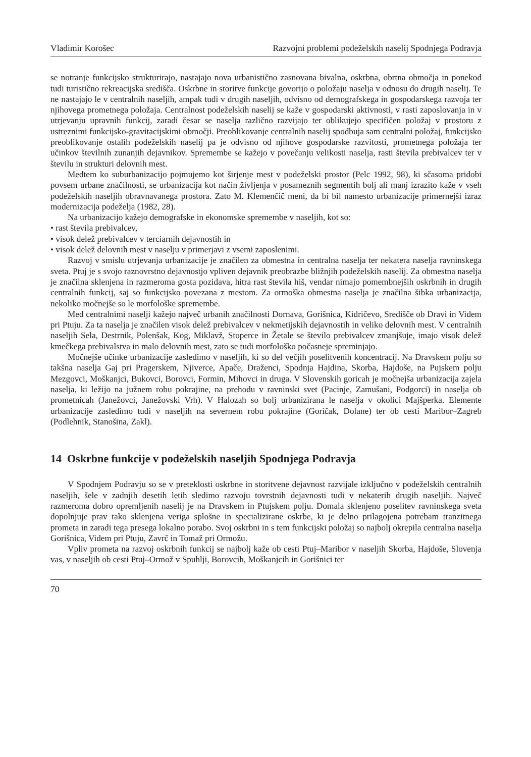Vladimir Korošec Razvojni problemi podeželskih naselij Spodnjega Podravja
se notranje funkcijsko strukturirajo, nastajajo nova urbanistično zasnovana bivalna, oskrbna, obrtna območja in ponekod tudi turistično rekreacijska središča. Oskrbne in storitve funkcije govorijo o položaju naselja v odnosu do drugih naselij. Te ne nastajajo le v centralnih naseljih, ampak tudi v drugih naseljih, odvisno od demografskega in gospodarskega razvoja ter njihovega prometnega položaja. Centralnost podeželskih naselij se kaže v gospodarski aktivnosti, v rasti zaposlovanja in v utrjevanju upravnih funkcij, zaradi česar se naselja različno razvijajo ter oblikujejo specifičen položaj v prostoru z ustreznimi funkcijsko-gravitacijskimi območji. Preoblikovanje centralnih naselij spodbuja sam centralni položaj, funkcijsko preoblikovanje ostalih podeželskih naselij pa je odvisno od njihove gospodarske razvitosti, prometnega položaja ter učinkov številnih zunanjih dejavnikov. Spremembe se kažejo v povečanju velikosti naselja, rasti števila prebivalcev ter v številu in strukturi delovnih mest.
Medtem ko suburbanizacijo pojmujemo kot širjenje mest v podeželski prostor (Pelc 1992, 98), ki sčasoma pridobi povsem urbane značilnosti, se urbanizacija kot način življenja v posameznih segmentih bolj ali manj izrazito kaže v vseh podeželskih naseljih obravnavanega prostora. Zato M. Klemenčič meni, da bi bil namesto urbanizacije primernejši izraz modernizacija podeželja (1982, 28).
Na urbanizacijo kažejo demografske in ekonomske spremembe v naseljih, kot so:
• rast števila prebivalcev,
• visok delež prebivalcev v terciarnih dejavnostih in
• visok delež delovnih mest v naselju v primerjavi z vsemi zaposlenimi.
Razvoj v smislu utrjevanja urbanizacije je značilen za obmestna in centralna naselja ter nekatera naselja ravninskega sveta. Ptuj je s svojo raznovrstno dejavnostjo vpliven dejavnik preobrazbe bližnjih podeželskih naselij. Za obmestna naselja je značilna sklenjena in razmeroma gosta pozidava, hitra rast števila hiš, vendar nimajo pomembnejših oskrbnih in drugih centralnih funkcij, saj so funkcijsko povezana z mestom. Za ormoška obmestna naselja je značilna šibka urbanizacija, nekoliko močnejše so le morfološke spremembe.
Med centralnimi naselji kažejo največ urbanih značilnosti Dornava, Gorišnica, Kidričevo, Središče ob Dravi in Videm pri Ptuju. Za ta naselja je značilen visok delež prebivalcev v nekmetijskih dejavnostih in veliko delovnih mest. V centralnih naseljih Sela, Destrnik, Polenšak, Kog, Miklavž, Stoperce in Žetale se število prebivalcev zmanjšuje, imajo visok delež kmečkega prebivalstva in malo delovnih mest, zato se tudi morfološko počasneje spreminjajo.
Močnejše učinke urbanizacije zasledimo v naseljih, ki so del večjih poselitvenih koncentracij. Na Dravskem polju so takšna naselja Gaj pri Pragerskem, Njiverce, Apače, Draženci, Spodnja Hajdina, Skorba, Hajdoše, na Pujskem polju Mezgovci, Moškanjci, Bukovci, Borovci, Formin, Mihovci in druga. V Slovenskih goricah je močnejša urbanizacija zajela naselja, ki ležijo na južnem robu pokrajine, na prehodu v ravninski svet (Pacinje, Zamušani, Podgorci) in naselja ob prometnicah (Janežovci, Janežovski Vrh). V Halozah so bolj urbanizirana le naselja v okolici Majšperka. Elemente urbanizacije zasledimo tudi v naseljih na severnem robu pokrajine (Goričak, Dolane) ter ob cesti Maribor–Zagreb (Podlehnik, Stanošina, Zakl).
14 Oskrbne funkcije v podeželskih naseljih Spodnjega Podravja
V Spodnjem Podravju so se v preteklosti oskrbne in storitvene dejavnost razvijale izključno v podeželskih centralnih naseljih, šele v zadnjih desetih letih sledimo razvoju tovrstnih dejavnosti tudi v nekaterih drugih naseljih. Največ razmeroma dobro opremljenih naselij je na Dravskem in Ptujskem polju. Domala sklenjeno poselitev ravninskega sveta dopolnjuje prav tako sklenjena veriga splošne in specializirane oskrbe, ki je delno prilagojena potrebam tranzitnega prometa in zaradi tega presega lokalno porabo. Svoj oskrbni in s tem funkcijski položaj so najbolj okrepila centralna naselja Gorišnica, Videm pri Ptuju, Zavrč in Tomaž pri Ormožu.
Vpliv prometa na razvoj oskrbnih funkcij se najbolj kaže ob cesti Ptuj–Maribor v naseljih Skorba, Hajdoše, Slovenja vas, v naseljih ob cesti Ptuj–Ormož v Spuhlji, Borovcih, Moškanjcih in Gorišnici ter
70